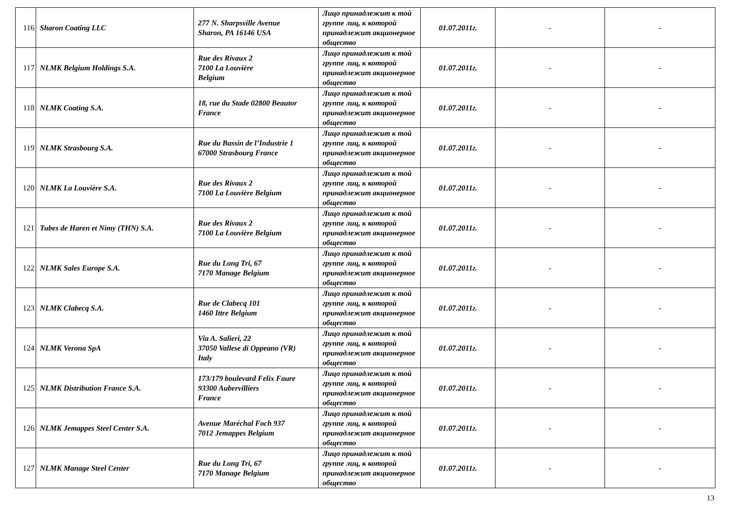| 116 | Sharon Coating LLC | 277 N. Sharpsville Avenue Sharon, PA 16146 USA | Лицо принадлежит к той группе лиц, к которой принадлежит акционерное общество | 01.07.2011г. | - | - |
| 117 | NLMK Belgium Holdings S.A. | Rue des Rivaux 2 7100 La Louvière Belgium | Лицо принадлежит к той группе лиц, к которой принадлежит акционерное общество | 01.07.2011г. | - | - |
| 118 | NLMK Coating S.A. | 18, rue du Stade 02800 Beautor France | Лицо принадлежит к той группе лиц, к которой принадлежит акционерное общество | 01.07.2011г. | - | - |
| 119 | NLMK Strasbourg S.A. | Rue du Bassin de l’Industrie 1 67000 Strasbourg France | Лицо принадлежит к той группе лиц, к которой принадлежит акционерное общество | 01.07.2011г. | - | - |
| 120 | NLMK La Louvière S.A. | Rue des Rivaux 2 7100 La Louvière Belgium | Лицо принадлежит к той группе лиц, к которой принадлежит акционерное общество | 01.07.2011г. | - | - |
| 121 | Tubes de Haren et Nimy (THN) S.A. | Rue des Rivaux 2 7100 La Louvière Belgium | Лицо принадлежит к той группе лиц, к которой принадлежит акционерное общество | 01.07.2011г. | - | - |
| 122 | NLMK Sales Europe S.A. | Rue du Long Tri, 67 7170 Manage Belgium | Лицо принадлежит к той группе лиц, к которой принадлежит акционерное общество | 01.07.2011г. | - | - |
| 123 | NLMK Clabecq S.A. | Rue de Clabecq 101 1460 Ittre Belgium | Лицо принадлежит к той группе лиц, к которой принадлежит акционерное общество | 01.07.2011г. | - | - |
| 124 | NLMK Verona SpA | Via A. Salieri, 22 37050 Vallese di Oppeano (VR) Italy | Лицо принадлежит к той группе лиц, к которой принадлежит акционерное общество | 01.07.2011г. | - | - |
| 125 | NLMK Distribution France S.A. | 173/179 boulevard Felix Faure 93300 Aubervilliers France | Лицо принадлежит к той группе лиц, к которой принадлежит акционерное общество | 01.07.2011г. | - | - |
| 126 | NLMK Jemappes Steel Center S.A. | Avenue Maréchal Foch 937 7012 Jemappes Belgium | Лицо принадлежит к той группе лиц, к которой принадлежит акционерное общество | 01.07.2011г. | - | - |
| 127 | NLMK Manage Steel Center | Rue du Long Tri, 67 7170 Manage Belgium | Лицо принадлежит к той группе лиц, к которой принадлежит акционерное общество | 01.07.2011г. | - | - |
13